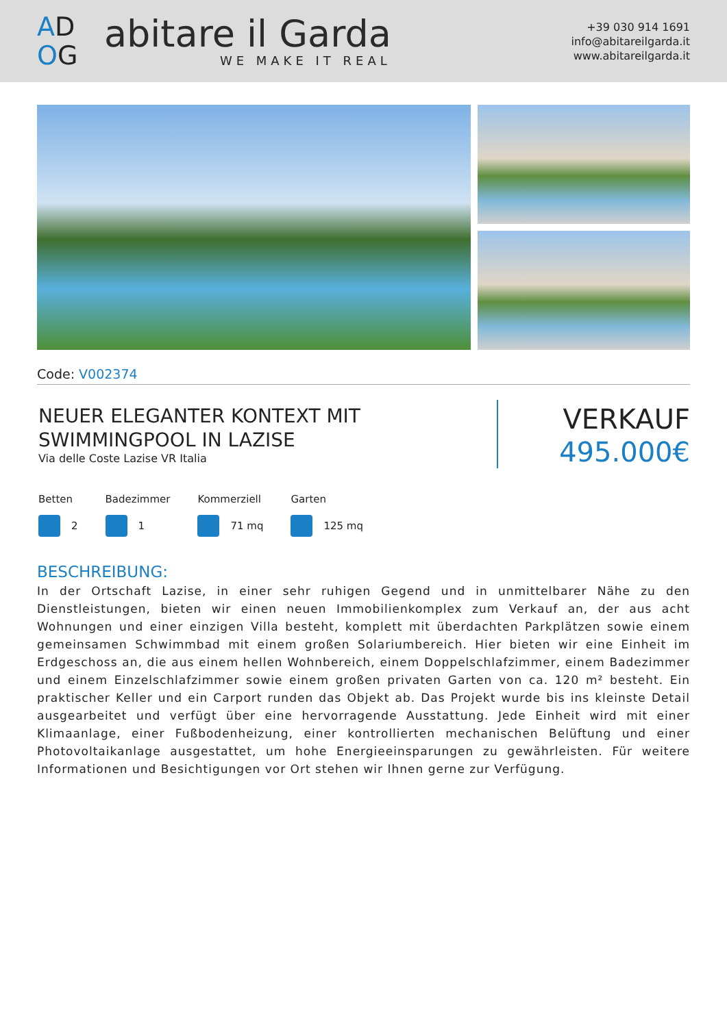AD
OG
abitare il Garda
WE MAKE IT REAL
+39 030 914 1691
info@abitareilgarda.it
www.abitareilgarda.it
Code: V002374
NEUER ELEGANTER KONTEXT MIT
SWIMMINGPOOL IN LAZISE
Via delle Coste Lazise VR Italia
VERKAUF
495.000€
Betten
2
Badezimmer
1
Kommerziell
71 mq
Garten
125 mq
BESCHREIBUNG:
In der Ortschaft Lazise, in einer sehr ruhigen Gegend und in unmittelbarer Nähe zu den Dienstleistungen, bieten wir einen neuen Immobilienkomplex zum Verkauf an, der aus acht Wohnungen und einer einzigen Villa besteht, komplett mit überdachten Parkplätzen sowie einem gemeinsamen Schwimmbad mit einem großen Solariumbereich. Hier bieten wir eine Einheit im Erdgeschoss an, die aus einem hellen Wohnbereich, einem Doppelschlafzimmer, einem Badezimmer und einem Einzelschlafzimmer sowie einem großen privaten Garten von ca. 120 m² besteht. Ein praktischer Keller und ein Carport runden das Objekt ab. Das Projekt wurde bis ins kleinste Detail ausgearbeitet und verfügt über eine hervorragende Ausstattung. Jede Einheit wird mit einer Klimaanlage, einer Fußbodenheizung, einer kontrollierten mechanischen Belüftung und einer Photovoltaikanlage ausgestattet, um hohe Energieeinsparungen zu gewährleisten. Für weitere Informationen und Besichtigungen vor Ort stehen wir Ihnen gerne zur Verfügung.